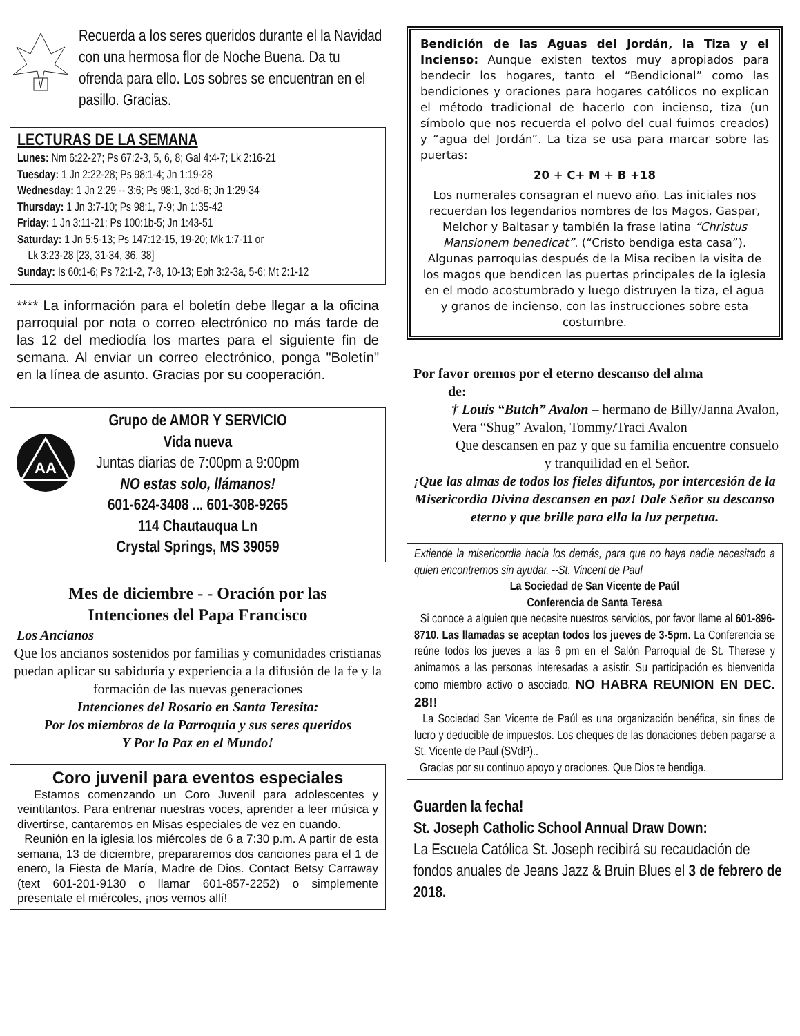Recuerda a los seres queridos durante el la Navidad con una hermosa flor de Noche Buena. Da tu ofrenda para ello. Los sobres se encuentran en el pasillo. Gracias.
LECTURAS DE LA SEMANA
Lunes: Nm 6:22-27; Ps 67:2-3, 5, 6, 8; Gal 4:4-7; Lk 2:16-21
Tuesday: 1 Jn 2:22-28; Ps 98:1-4; Jn 1:19-28
Wednesday: 1 Jn 2:29 -- 3:6; Ps 98:1, 3cd-6; Jn 1:29-34
Thursday: 1 Jn 3:7-10; Ps 98:1, 7-9; Jn 1:35-42
Friday: 1 Jn 3:11-21; Ps 100:1b-5; Jn 1:43-51
Saturday: 1 Jn 5:5-13; Ps 147:12-15, 19-20; Mk 1:7-11 or
Lk 3:23-28 [23, 31-34, 36, 38]
Sunday: Is 60:1-6; Ps 72:1-2, 7-8, 10-13; Eph 3:2-3a, 5-6; Mt 2:1-12
**** La información para el boletín debe llegar a la oficina parroquial por nota o correo electrónico no más tarde de las 12 del mediodía los martes para el siguiente fin de semana. Al enviar un correo electrónico, ponga "Boletín" en la línea de asunto. Gracias por su cooperación.
AA
Grupo de AMOR Y SERVICIO
Vida nueva
Juntas diarias de 7:00pm a 9:00pm
NO estas solo, llámanos!
601-624-3408 ... 601-308-9265
114 Chautauqua Ln
Crystal Springs, MS 39059
Mes de diciembre - - Oración por las
Intenciones del Papa Francisco
Los Ancianos
Que los ancianos sostenidos por familias y comunidades cristianas puedan aplicar su sabiduría y experiencia a la difusión de la fe y la formación de las nuevas generaciones
Intenciones del Rosario en Santa Teresita:
Por los miembros de la Parroquia y sus seres queridos
Y Por la Paz en el Mundo!
Coro juvenil para eventos especiales
Estamos comenzando un Coro Juvenil para adolescentes y veintitantos. Para entrenar nuestras voces, aprender a leer música y divertirse, cantaremos en Misas especiales de vez en cuando.
Reunión en la iglesia los miércoles de 6 a 7:30 p.m. A partir de esta semana, 13 de diciembre, prepararemos dos canciones para el 1 de enero, la Fiesta de María, Madre de Dios. Contact Betsy Carraway (text 601-201-9130 o llamar 601-857-2252) o simplemente presentate el miércoles, ¡nos vemos allí!
Bendición de las Aguas del Jordán, la Tiza y el Incienso: Aunque existen textos muy apropiados para bendecir los hogares, tanto el “Bendicional” como las bendiciones y oraciones para hogares católicos no explican el método tradicional de hacerlo con incienso, tiza (un símbolo que nos recuerda el polvo del cual fuimos creados) y “agua del Jordán”. La tiza se usa para marcar sobre las puertas:
20 + C+ M + B +18
Los numerales consagran el nuevo año. Las iniciales nos recuerdan los legendarios nombres de los Magos, Gaspar, Melchor y Baltasar y también la frase latina “Christus Mansionem benedicat”. (“Cristo bendiga esta casa”). Algunas parroquias después de la Misa reciben la visita de los magos que bendicen las puertas principales de la iglesia en el modo acostumbrado y luego distruyen la tiza, el agua y granos de incienso, con las instrucciones sobre esta costumbre.
Por favor oremos por el eterno descanso del alma
de:
† Louis “Butch” Avalon – hermano de Billy/Janna Avalon, Vera “Shug” Avalon, Tommy/Traci Avalon
Que descansen en paz y que su familia encuentre consuelo y tranquilidad en el Señor.
¡Que las almas de todos los fieles difuntos, por intercesión de la Misericordia Divina descansen en paz! Dale Señor su descanso eterno y que brille para ella la luz perpetua.
Extiende la misericordia hacia los demás, para que no haya nadie necesitado a quien encontremos sin ayudar. --St. Vincent de Paul
La Sociedad de San Vicente de Paúl
Conferencia de Santa Teresa
Si conoce a alguien que necesite nuestros servicios, por favor llame al 601-896-8710. Las llamadas se aceptan todos los jueves de 3-5pm. La Conferencia se reúne todos los jueves a las 6 pm en el Salón Parroquial de St. Therese y animamos a las personas interesadas a asistir. Su participación es bienvenida como miembro activo o asociado. NO HABRA REUNION EN DEC. 28!!
La Sociedad San Vicente de Paúl es una organización benéfica, sin fines de lucro y deducible de impuestos. Los cheques de las donaciones deben pagarse a St. Vicente de Paul (SVdP)..
Gracias por su continuo apoyo y oraciones. Que Dios te bendiga.
Guarden la fecha!
St. Joseph Catholic School Annual Draw Down:
La Escuela Católica St. Joseph recibirá su recaudación de fondos anuales de Jeans Jazz & Bruin Blues el 3 de febrero de 2018.